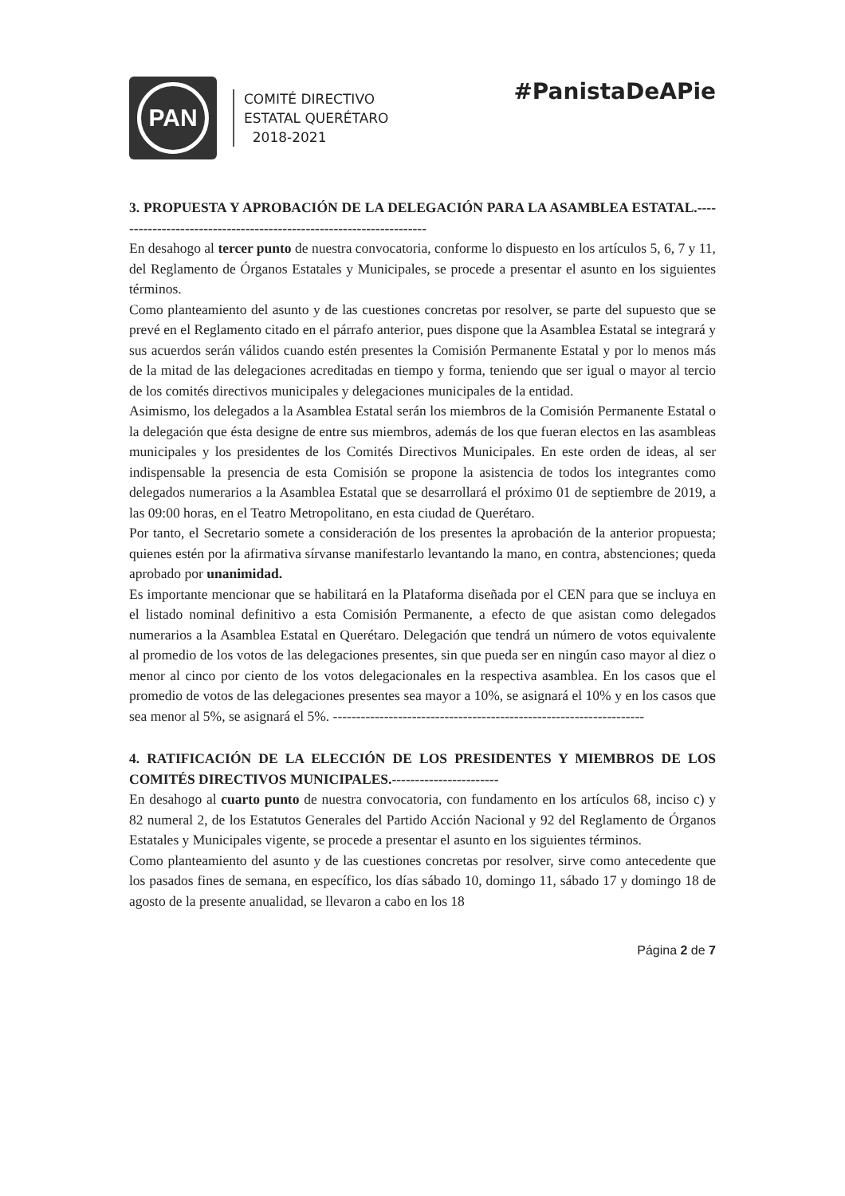PAN
COMITÉ DIRECTIVO
ESTATAL QUERÉTARO
2018-2021
#PanistaDeAPie
3. PROPUESTA Y APROBACIÓN DE LA DELEGACIÓN PARA LA ASAMBLEA ESTATAL.--------------------------------------------------------------------
En desahogo al tercer punto de nuestra convocatoria, conforme lo dispuesto en los artículos 5, 6, 7 y 11, del Reglamento de Órganos Estatales y Municipales, se procede a presentar el asunto en los siguientes términos.
Como planteamiento del asunto y de las cuestiones concretas por resolver, se parte del supuesto que se prevé en el Reglamento citado en el párrafo anterior, pues dispone que la Asamblea Estatal se integrará y sus acuerdos serán válidos cuando estén presentes la Comisión Permanente Estatal y por lo menos más de la mitad de las delegaciones acreditadas en tiempo y forma, teniendo que ser igual o mayor al tercio de los comités directivos municipales y delegaciones municipales de la entidad.
Asimismo, los delegados a la Asamblea Estatal serán los miembros de la Comisión Permanente Estatal o la delegación que ésta designe de entre sus miembros, además de los que fueran electos en las asambleas municipales y los presidentes de los Comités Directivos Municipales. En este orden de ideas, al ser indispensable la presencia de esta Comisión se propone la asistencia de todos los integrantes como delegados numerarios a la Asamblea Estatal que se desarrollará el próximo 01 de septiembre de 2019, a las 09:00 horas, en el Teatro Metropolitano, en esta ciudad de Querétaro.
Por tanto, el Secretario somete a consideración de los presentes la aprobación de la anterior propuesta; quienes estén por la afirmativa sírvanse manifestarlo levantando la mano, en contra, abstenciones; queda aprobado por unanimidad.
Es importante mencionar que se habilitará en la Plataforma diseñada por el CEN para que se incluya en el listado nominal definitivo a esta Comisión Permanente, a efecto de que asistan como delegados numerarios a la Asamblea Estatal en Querétaro. Delegación que tendrá un número de votos equivalente al promedio de los votos de las delegaciones presentes, sin que pueda ser en ningún caso mayor al diez o menor al cinco por ciento de los votos delegacionales en la respectiva asamblea. En los casos que el promedio de votos de las delegaciones presentes sea mayor a 10%, se asignará el 10% y en los casos que sea menor al 5%, se asignará el 5%. -------------------------------------------------------------------
4. RATIFICACIÓN DE LA ELECCIÓN DE LOS PRESIDENTES Y MIEMBROS DE LOS COMITÉS DIRECTIVOS MUNICIPALES.-----------------------
En desahogo al cuarto punto de nuestra convocatoria, con fundamento en los artículos 68, inciso c) y 82 numeral 2, de los Estatutos Generales del Partido Acción Nacional y 92 del Reglamento de Órganos Estatales y Municipales vigente, se procede a presentar el asunto en los siguientes términos.
Como planteamiento del asunto y de las cuestiones concretas por resolver, sirve como antecedente que los pasados fines de semana, en específico, los días sábado 10, domingo 11, sábado 17 y domingo 18 de agosto de la presente anualidad, se llevaron a cabo en los 18
Página 2 de 7